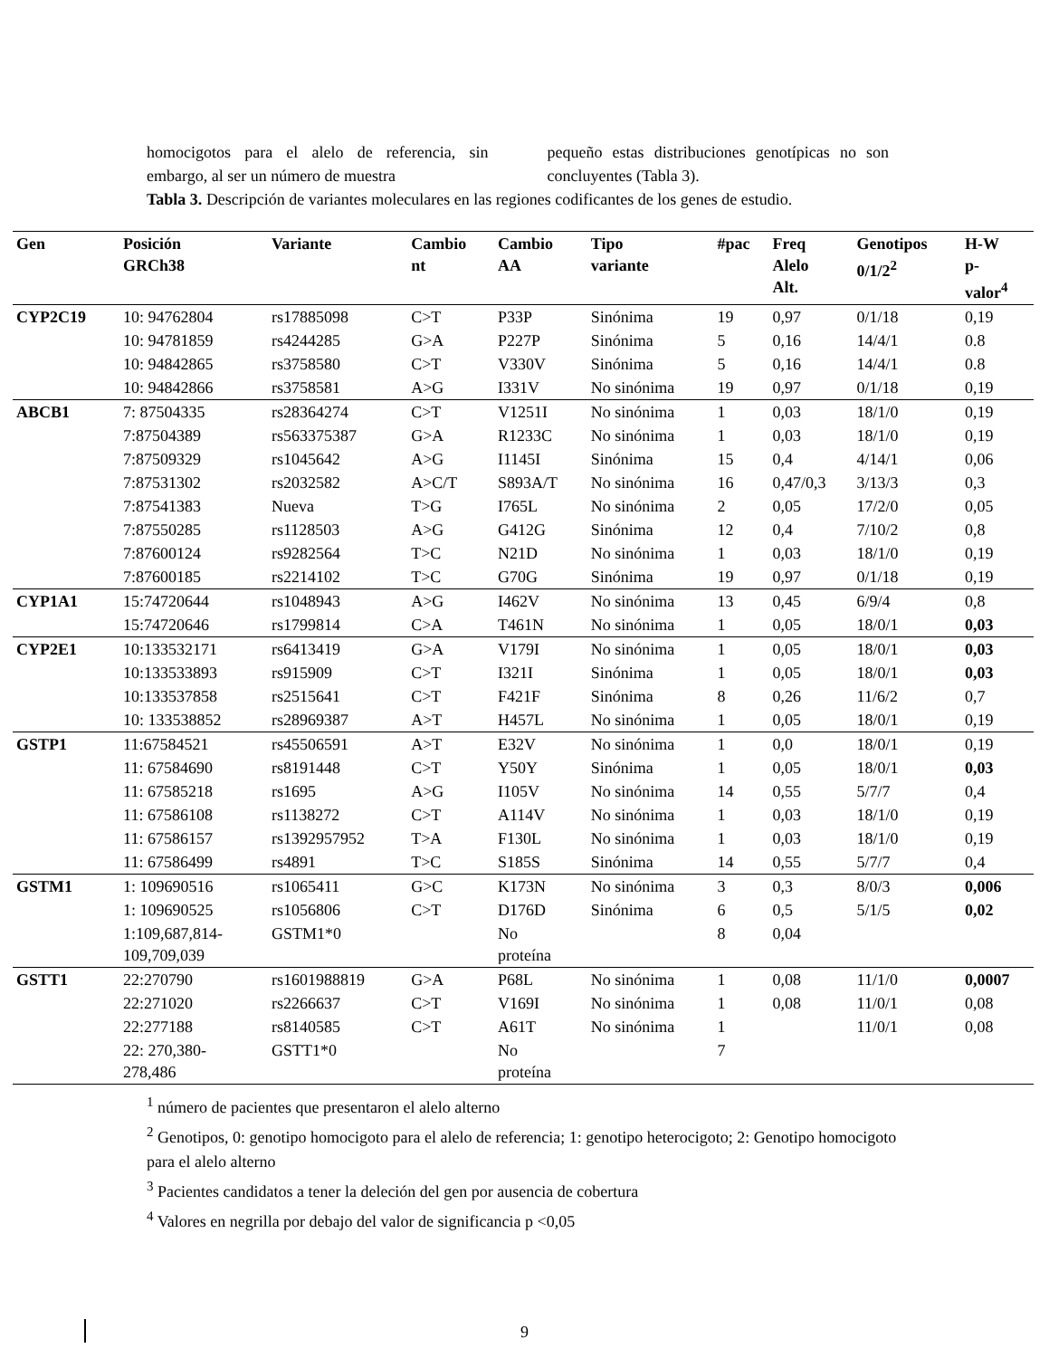homocigotos para el alelo de referencia, sin embargo, al ser un número de muestra
pequeño estas distribuciones genotípicas no son concluyentes (Tabla 3).
Tabla 3. Descripción de variantes moleculares en las regiones codificantes de los genes de estudio.
| Gen | Posición GRCh38 | Variante | Cambio nt | Cambio AA | Tipo variante | #pac | Freq Alelo Alt. | Genotipos 0/1/2<sup>2</sup> | H-W p- valor<sup>4</sup> |
| --- | --- | --- | --- | --- | --- | --- | --- | --- | --- |
| CYP2C19 | 10: 94762804 | rs17885098 | C>T | P33P | Sinónima | 19 | 0,97 | 0/1/18 | 0,19 |
| | 10: 94781859 | rs4244285 | G>A | P227P | Sinónima | 5 | 0,16 | 14/4/1 | 0.8 |
| | 10: 94842865 | rs3758580 | C>T | V330V | Sinónima | 5 | 0,16 | 14/4/1 | 0.8 |
| | 10: 94842866 | rs3758581 | A>G | I331V | No sinónima | 19 | 0,97 | 0/1/18 | 0,19 |
| ABCB1 | 7: 87504335 | rs28364274 | C>T | V1251I | No sinónima | 1 | 0,03 | 18/1/0 | 0,19 |
| | 7:87504389 | rs563375387 | G>A | R1233C | No sinónima | 1 | 0,03 | 18/1/0 | 0,19 |
| | 7:87509329 | rs1045642 | A>G | I1145I | Sinónima | 15 | 0,4 | 4/14/1 | 0,06 |
| | 7:87531302 | rs2032582 | A>C/T | S893A/T | No sinónima | 16 | 0,47/0,3 | 3/13/3 | 0,3 |
| | 7:87541383 | Nueva | T>G | I765L | No sinónima | 2 | 0,05 | 17/2/0 | 0,05 |
| | 7:87550285 | rs1128503 | A>G | G412G | Sinónima | 12 | 0,4 | 7/10/2 | 0,8 |
| | 7:87600124 | rs9282564 | T>C | N21D | No sinónima | 1 | 0,03 | 18/1/0 | 0,19 |
| | 7:87600185 | rs2214102 | T>C | G70G | Sinónima | 19 | 0,97 | 0/1/18 | 0,19 |
| CYP1A1 | 15:74720644 | rs1048943 | A>G | I462V | No sinónima | 13 | 0,45 | 6/9/4 | 0,8 |
| | 15:74720646 | rs1799814 | C>A | T461N | No sinónima | 1 | 0,05 | 18/0/1 | 0,03 |
| CYP2E1 | 10:133532171 | rs6413419 | G>A | V179I | No sinónima | 1 | 0,05 | 18/0/1 | 0,03 |
| | 10:133533893 | rs915909 | C>T | I321I | Sinónima | 1 | 0,05 | 18/0/1 | 0,03 |
| | 10:133537858 | rs2515641 | C>T | F421F | Sinónima | 8 | 0,26 | 11/6/2 | 0,7 |
| | 10: 133538852 | rs28969387 | A>T | H457L | No sinónima | 1 | 0,05 | 18/0/1 | 0,19 |
| GSTP1 | 11:67584521 | rs45506591 | A>T | E32V | No sinónima | 1 | 0,0 | 18/0/1 | 0,19 |
| | 11: 67584690 | rs8191448 | C>T | Y50Y | Sinónima | 1 | 0,05 | 18/0/1 | 0,03 |
| | 11: 67585218 | rs1695 | A>G | I105V | No sinónima | 14 | 0,55 | 5/7/7 | 0,4 |
| | 11: 67586108 | rs1138272 | C>T | A114V | No sinónima | 1 | 0,03 | 18/1/0 | 0,19 |
| | 11: 67586157 | rs1392957952 | T>A | F130L | No sinónima | 1 | 0,03 | 18/1/0 | 0,19 |
| | 11: 67586499 | rs4891 | T>C | S185S | Sinónima | 14 | 0,55 | 5/7/7 | 0,4 |
| GSTM1 | 1: 109690516 | rs1065411 | G>C | K173N | No sinónima | 3 | 0,3 | 8/0/3 | 0,006 |
| | 1: 109690525 | rs1056806 | C>T | D176D | Sinónima | 6 | 0,5 | 5/1/5 | 0,02 |
| | 1:109,687,814- 109,709,039 | GSTM1*0 | | No proteína | | 8 | 0,04 | | |
| GSTT1 | 22:270790 | rs1601988819 | G>A | P68L | No sinónima | 1 | 0,08 | 11/1/0 | 0,0007 |
| | 22:271020 | rs2266637 | C>T | V169I | No sinónima | 1 | 0,08 | 11/0/1 | 0,08 |
| | 22:277188 | rs8140585 | C>T | A61T | No sinónima | 1 | | 11/0/1 | 0,08 |
| | 22: 270,380- 278,486 | GSTT1*0 | | No proteína | | 7 | | | |
<sup>1</sup> número de pacientes que presentaron el alelo alterno
<sup>2</sup> Genotipos, 0: genotipo homocigoto para el alelo de referencia; 1: genotipo heterocigoto; 2: Genotipo homocigoto para el alelo alterno
<sup>3</sup> Pacientes candidatos a tener la deleción del gen por ausencia de cobertura
<sup>4</sup> Valores en negrilla por debajo del valor de significancia p <0,05
9